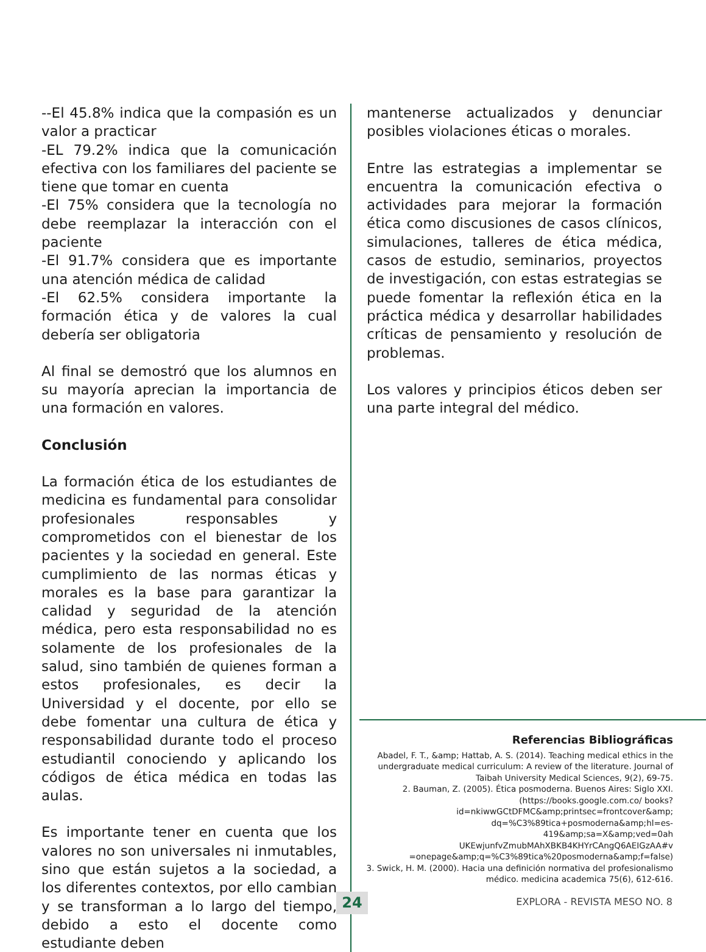--El 45.8% indica que la compasión es un valor a practicar
-EL 79.2% indica que la comunicación efectiva con los familiares del paciente se tiene que tomar en cuenta
-El 75% considera que la tecnología no debe reemplazar la interacción con el paciente
-El 91.7% considera que es importante una atención médica de calidad
-El 62.5% considera importante la formación ética y de valores la cual debería ser obligatoria
Al final se demostró que los alumnos en su mayoría aprecian la importancia de una formación en valores.
Conclusión
La formación ética de los estudiantes de medicina es fundamental para consolidar profesionales responsables y comprometidos con el bienestar de los pacientes y la sociedad en general. Este cumplimiento de las normas éticas y morales es la base para garantizar la calidad y seguridad de la atención médica, pero esta responsabilidad no es solamente de los profesionales de la salud, sino también de quienes forman a estos profesionales, es decir la Universidad y el docente, por ello se debe fomentar una cultura de ética y responsabilidad durante todo el proceso estudiantil conociendo y aplicando los códigos de ética médica en todas las aulas.
Es importante tener en cuenta que los valores no son universales ni inmutables, sino que están sujetos a la sociedad, a los diferentes contextos, por ello cambian y se transforman a lo largo del tiempo, debido a esto el docente como estudiante deben
mantenerse actualizados y denunciar posibles violaciones éticas o morales.
Entre las estrategias a implementar se encuentra la comunicación efectiva o actividades para mejorar la formación ética como discusiones de casos clínicos, simulaciones, talleres de ética médica, casos de estudio, seminarios, proyectos de investigación, con estas estrategias se puede fomentar la reflexión ética en la práctica médica y desarrollar habilidades críticas de pensamiento y resolución de problemas.
Los valores y principios éticos deben ser una parte integral del médico.
Referencias Bibliográficas
Abadel, F. T., &amp; Hattab, A. S. (2014). Teaching medical ethics in the undergraduate medical curriculum: A review of the literature. Journal of Taibah University Medical Sciences, 9(2), 69-75.
2. Bauman, Z. (2005). Ética posmoderna. Buenos Aires: Siglo XXI. (https://books.google.com.co/ books?id=nkiwwGCtDFMC&amp;printsec=frontcover&amp; dq=%C3%89tica+posmoderna&amp;hl=es-419&amp;sa=X&amp;ved=0ah UKEwjunfvZmubMAhXBKB4KHYrCAngQ6AEIGzAA#v =onepage&amp;q=%C3%89tica%20posmoderna&amp;f=false)
3. Swick, H. M. (2000). Hacia una definición normativa del profesionalismo médico. medicina academica 75(6), 612-616.
24 EXPLORA - REVISTA MESO NO. 8